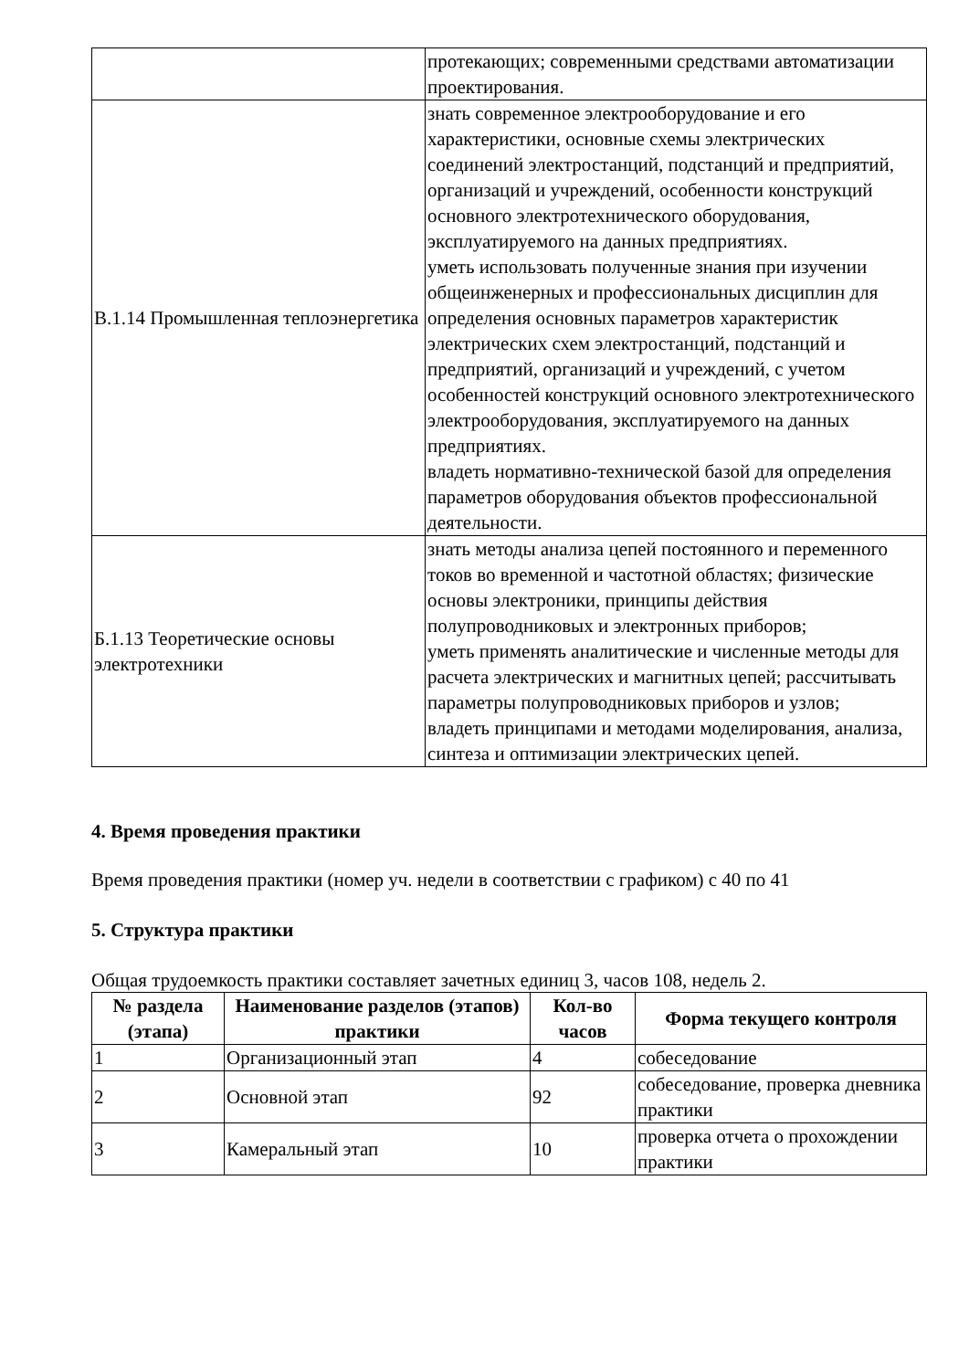| | протекающих; современными средствами автоматизации проектирования. |
| В.1.14 Промышленная теплоэнергетика | знать современное электрооборудование и его характеристики, основные схемы электрических соединений электростанций, подстанций и предприятий, организаций и учреждений, особенности конструкций основного электротехнического оборудования, эксплуатируемого на данных предприятиях. уметь использовать полученные знания при изучении общеинженерных и профессиональных дисциплин для определения основных параметров характеристик электрических схем электростанций, подстанций и предприятий, организаций и учреждений, с учетом особенностей конструкций основного электротехнического электрооборудования, эксплуатируемого на данных предприятиях. владеть нормативно-технической базой для определения параметров оборудования объектов профессиональной деятельности. |
| Б.1.13 Теоретические основы электротехники | знать методы анализа цепей постоянного и переменного токов во временной и частотной областях; физические основы электроники, принципы действия полупроводниковых и электронных приборов; уметь применять аналитические и численные методы для расчета электрических и магнитных цепей; рассчитывать параметры полупроводниковых приборов и узлов; владеть принципами и методами моделирования, анализа, синтеза и оптимизации электрических цепей. |
4. Время проведения практики
Время проведения практики (номер уч. недели в соответствии с графиком) с 40 по 41
5. Структура практики
Общая трудоемкость практики составляет зачетных единиц 3, часов 108, недель 2.
| № раздела (этапа) | Наименование разделов (этапов) практики | Кол-во часов | Форма текущего контроля |
| --- | --- | --- | --- |
| 1 | Организационный этап | 4 | собеседование |
| 2 | Основной этап | 92 | собеседование, проверка дневника практики |
| 3 | Камеральный этап | 10 | проверка отчета о прохождении практики |